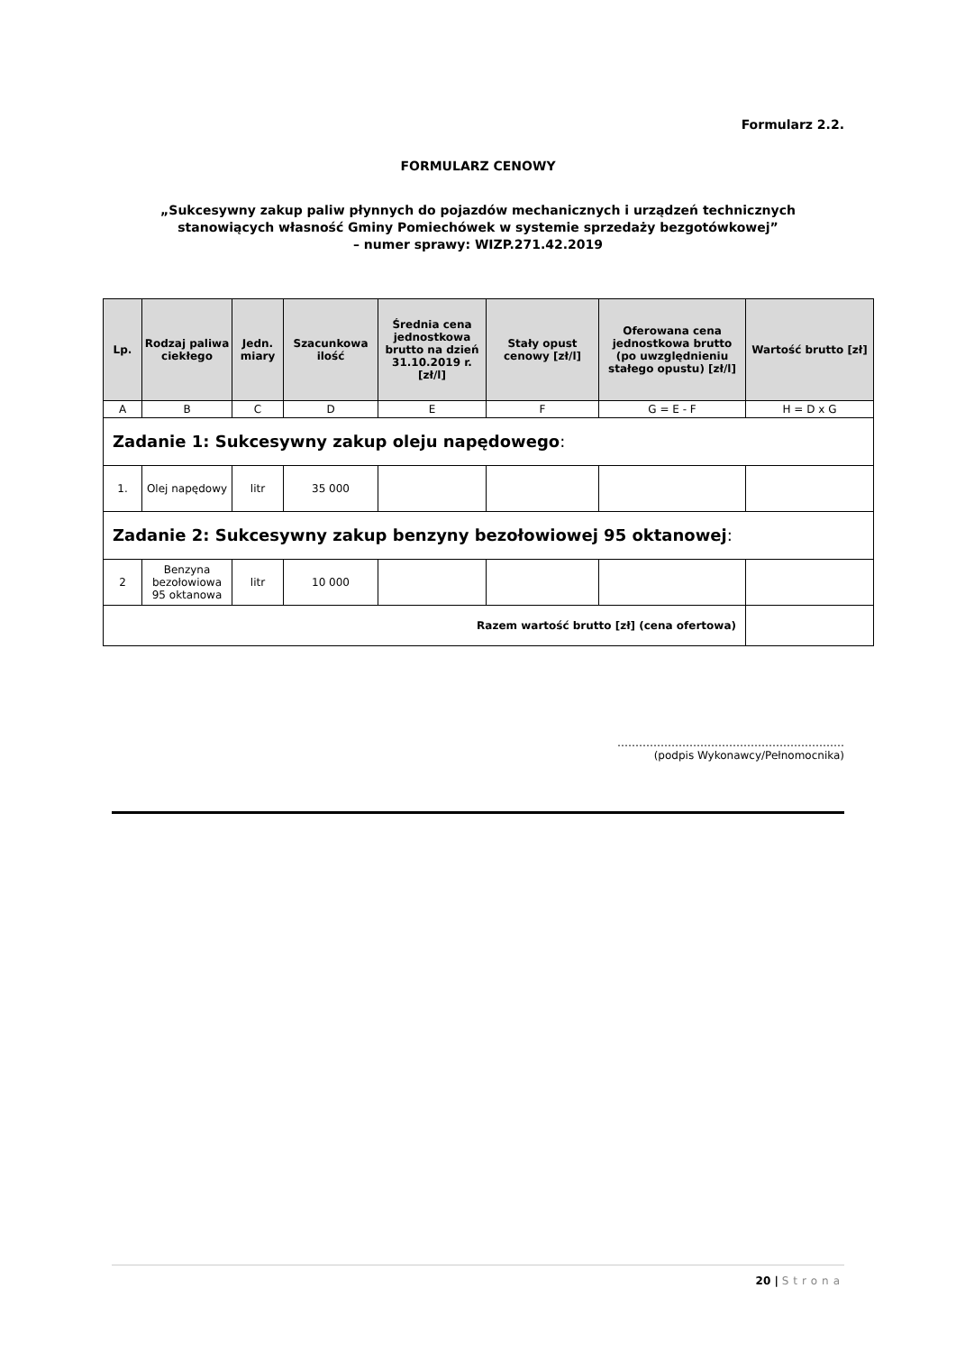Formularz 2.2.
FORMULARZ CENOWY
„Sukcesywny zakup paliw płynnych do pojazdów mechanicznych i urządzeń technicznych
stanowiących własność Gminy Pomiechówek w systemie sprzedaży bezgotówkowej”
– numer sprawy: WIZP.271.42.2019
| Lp. | Rodzaj paliwa ciekłego | Jedn. miary | Szacunkowa ilość | Średnia cena jednostkowa brutto na dzień 31.10.2019 r. [zł/l] | Stały opust cenowy [zł/l] | Oferowana cena jednostkowa brutto (po uwzględnieniu stałego opustu) [zł/l] | Wartość brutto [zł] |
| --- | --- | --- | --- | --- | --- | --- | --- |
| A | B | C | D | E | F | G = E - F | H = D x G |
| Zadanie 1: Sukcesywny zakup oleju napędowego : | | | | | | | |
| 1. | Olej napędowy | litr | 35 000 | | | | |
| Zadanie 2: Sukcesywny zakup benzyny bezołowiowej 95 oktanowej : | | | | | | | |
| 2 | Benzyna bezołowiowa 95 oktanowa | litr | 10 000 | | | | |
| Razem wartość brutto [zł] (cena ofertowa) | | | | | | | |
………………………………………………………
(podpis Wykonawcy/Pełnomocnika)
20 | Strona